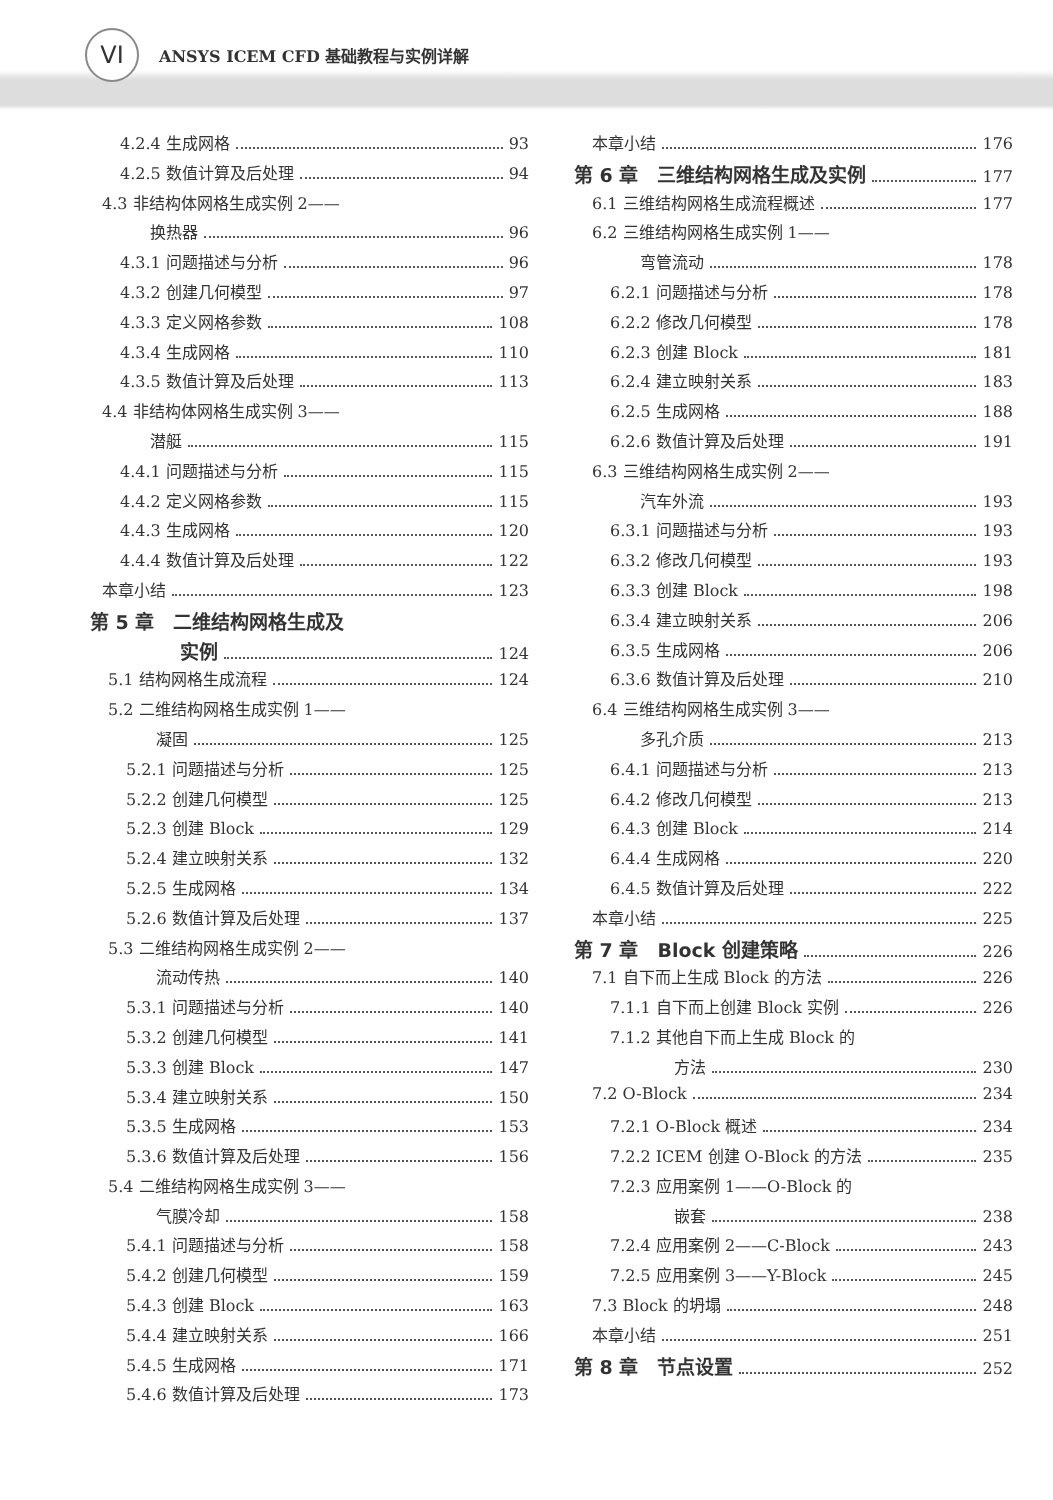VI
ANSYS ICEM CFD 基础教程与实例详解
4.2.4 生成网格 93
4.2.5 数值计算及后处理 94
4.3 非结构体网格生成实例 2——
换热器 96
4.3.1 问题描述与分析 96
4.3.2 创建几何模型 97
4.3.3 定义网格参数 108
4.3.4 生成网格 110
4.3.5 数值计算及后处理 113
4.4 非结构体网格生成实例 3——
潜艇 115
4.4.1 问题描述与分析 115
4.4.2 定义网格参数 115
4.4.3 生成网格 120
4.4.4 数值计算及后处理 122
本章小结 123
第 5 章　二维结构网格生成及
实例 124
5.1 结构网格生成流程 124
5.2 二维结构网格生成实例 1——
凝固 125
5.2.1 问题描述与分析 125
5.2.2 创建几何模型 125
5.2.3 创建 Block 129
5.2.4 建立映射关系 132
5.2.5 生成网格 134
5.2.6 数值计算及后处理 137
5.3 二维结构网格生成实例 2——
流动传热 140
5.3.1 问题描述与分析 140
5.3.2 创建几何模型 141
5.3.3 创建 Block 147
5.3.4 建立映射关系 150
5.3.5 生成网格 153
5.3.6 数值计算及后处理 156
5.4 二维结构网格生成实例 3——
气膜冷却 158
5.4.1 问题描述与分析 158
5.4.2 创建几何模型 159
5.4.3 创建 Block 163
5.4.4 建立映射关系 166
5.4.5 生成网格 171
5.4.6 数值计算及后处理 173
本章小结 176
第 6 章　三维结构网格生成及实例 177
6.1 三维结构网格生成流程概述 177
6.2 三维结构网格生成实例 1——
弯管流动 178
6.2.1 问题描述与分析 178
6.2.2 修改几何模型 178
6.2.3 创建 Block 181
6.2.4 建立映射关系 183
6.2.5 生成网格 188
6.2.6 数值计算及后处理 191
6.3 三维结构网格生成实例 2——
汽车外流 193
6.3.1 问题描述与分析 193
6.3.2 修改几何模型 193
6.3.3 创建 Block 198
6.3.4 建立映射关系 206
6.3.5 生成网格 206
6.3.6 数值计算及后处理 210
6.4 三维结构网格生成实例 3——
多孔介质 213
6.4.1 问题描述与分析 213
6.4.2 修改几何模型 213
6.4.3 创建 Block 214
6.4.4 生成网格 220
6.4.5 数值计算及后处理 222
本章小结 225
第 7 章　Block 创建策略 226
7.1 自下而上生成 Block 的方法 226
7.1.1 自下而上创建 Block 实例 226
7.1.2 其他自下而上生成 Block 的
方法 230
7.2 O-Block 234
7.2.1 O-Block 概述 234
7.2.2 ICEM 创建 O-Block 的方法 235
7.2.3 应用案例 1——O-Block 的
嵌套 238
7.2.4 应用案例 2——C-Block 243
7.2.5 应用案例 3——Y-Block 245
7.3 Block 的坍塌 248
本章小结 251
第 8 章　节点设置 252